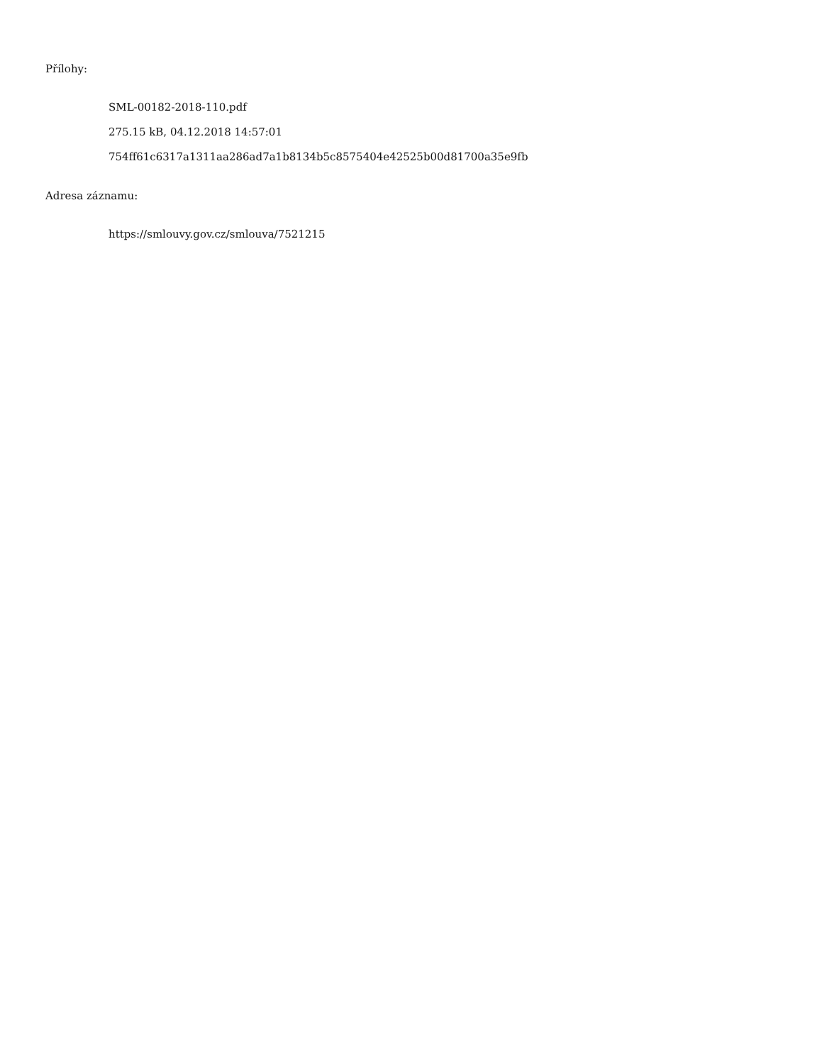Přílohy:
SML-00182-2018-110.pdf
275.15 kB, 04.12.2018 14:57:01
754ff61c6317a1311aa286ad7a1b8134b5c8575404e42525b00d81700a35e9fb
Adresa záznamu:
https://smlouvy.gov.cz/smlouva/7521215